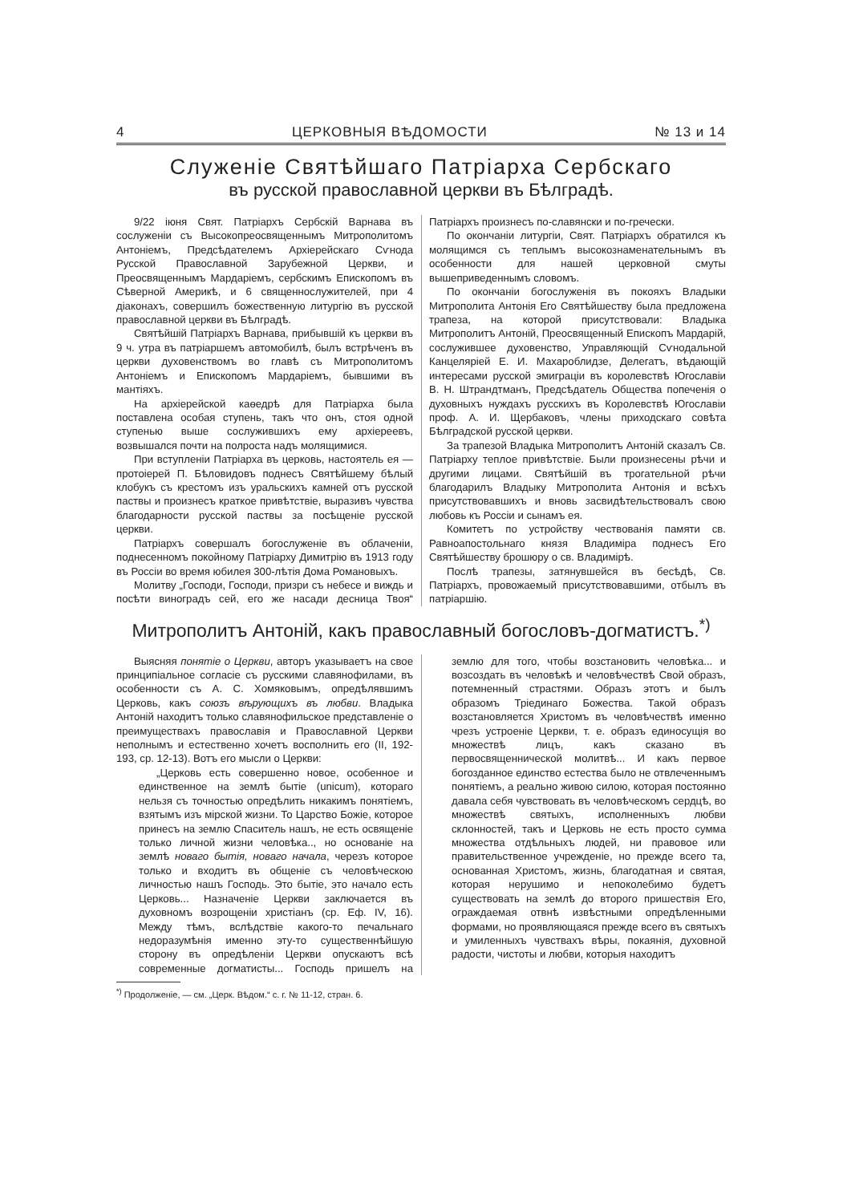4 ЦЕРКОВНЫЯ ВѢДОМОСТИ № 13 и 14
Служеніе Святѣйшаго Патріарха Сербскаго
въ русской православной церкви въ Бѣлградѣ.
9/22 іюня Свят. Патріархъ Сербскій Варнава въ сослуженіи съ Высокопреосвященнымъ Митрополитомъ Антоніемъ, Предсѣдателемъ Архіерейскаго Сѵнода Русской Православной Зарубежной Церкви, и Преосвященнымъ Мардаріемъ, сербскимъ Епископомъ въ Сѣверной Америкѣ, и 6 священнослужителей, при 4 діаконахъ, совершилъ божественную литургію въ русской православной церкви въ Бѣлградѣ.
Святѣйшій Патріархъ Варнава, прибывшій къ церкви въ 9 ч. утра въ патріаршемъ автомобилѣ, былъ встрѣченъ въ церкви духовенствомъ во главѣ съ Митрополитомъ Антоніемъ и Епископомъ Мардаріемъ, бывшими въ мантіяхъ.
На архіерейской каѳедрѣ для Патріарха была поставлена особая ступень, такъ что онъ, стоя одной ступенью выше сослужившихъ ему архіереевъ, возвышался почти на полроста надъ молящимися.
При вступленіи Патріарха въ церковь, настоятель ея — протоіерей П. Бѣловидовъ поднесъ Святѣйшему бѣлый клобукъ съ крестомъ изъ уральскихъ камней отъ русской паствы и произнесъ краткое привѣтствіе, выразивъ чувства благодарности русской паствы за посѣщеніе русской церкви.
Патріархъ совершалъ богослуженіе въ облаченіи, поднесенномъ покойному Патріарху Димитрію въ 1913 году въ Россіи во время юбилея 300-лѣтія Дома Романовыхъ.
Молитву „Господи, Господи, призри съ небесе и виждь и посѣти виноградъ сей, его же насади десница Твоя“ Патріархъ произнесъ по-славянски и по-гречески.
По окончаніи литургіи, Свят. Патріархъ обратился къ молящимся съ теплымъ высокознаменательнымъ въ особенности для нашей церковной смуты вышеприведеннымъ словомъ.
По окончаніи богослуженія въ покояхъ Владыки Митрополита Антонія Его Святѣйшеству была предложена трапеза, на которой присутствовали: Владыка Митрополитъ Антоній, Преосвященный Епископъ Мардарій, сослужившее духовенство, Управляющій Сѵнодальной Канцеляріей Е. И. Махароблидзе, Делегатъ, вѣдающій интересами русской эмиграціи въ королевствѣ Югославіи В. Н. Штрандтманъ, Предсѣдатель Общества попеченія о духовныхъ нуждахъ русскихъ въ Королевствѣ Югославіи проф. А. И. Щербаковъ, члены приходскаго совѣта Бѣлградской русской церкви.
За трапезой Владыка Митрополитъ Антоній сказалъ Св. Патріарху теплое привѣтствіе. Были произнесены рѣчи и другими лицами. Святѣйшій въ трогательной рѣчи благодарилъ Владыку Митрополита Антонія и всѣхъ присутствовавшихъ и вновь засвидѣтельствовалъ свою любовь къ Россіи и сынамъ ея.
Комитетъ по устройству чествованія памяти св. Равноапостольнаго князя Владиміра поднесъ Его Святѣйшеству брошюру о св. Владимірѣ.
Послѣ трапезы, затянувшейся въ бесѣдѣ, Св. Патріархъ, провожаемый присутствовавшими, отбылъ въ патріаршію.
Митрополитъ Антоній, какъ православный богословъ-догматистъ.<sup>*)</sup>
Выясняя понятіе о Церкви, авторъ указываетъ на свое принципіальное согласіе съ русскими славянофилами, въ особенности съ А. С. Хомяковымъ, опредѣлявшимъ Церковь, какъ союзъ вѣрующихъ въ любви. Владыка Антоній находитъ только славянофильское представленіе о преимуществахъ православія и Православной Церкви неполнымъ и естественно хочетъ восполнить его (II, 192-193, ср. 12-13). Вотъ его мысли о Церкви:
„Церковь есть совершенно новое, особенное и единственное на землѣ бытіе (unicum), котораго нельзя съ точностью опредѣлить никакимъ понятіемъ, взятымъ изъ мірской жизни. То Царство Божіе, которое принесъ на землю Спаситель нашъ, не есть освященіе только личной жизни человѣка.., но основаніе на землѣ новаго бытія, новаго начала, черезъ которое только и входитъ въ общеніе съ человѣческою личностью нашъ Господь. Это бытіе, это начало есть Церковь... Назначеніе Церкви заключается въ духовномъ возрощеніи христіанъ (ср. Еф. IV, 16). Между тѣмъ, вслѣдствіе какого-то печальнаго недоразумѣнія именно эту-то существеннѣйшую сторону въ опредѣленіи Церкви опускаютъ всѣ современные догматисты... Господь пришелъ на землю для того, чтобы возстановить человѣка... и возсоздать въ человѣкѣ и человѣчествѣ Свой образъ, потемненный страстями. Образъ этотъ и былъ образомъ Тріединаго Божества. Такой образъ возстановляется Христомъ въ человѣчествѣ именно чрезъ устроеніе Церкви, т. е. образъ единосущія во множествѣ лицъ, какъ сказано въ первосвященнической молитвѣ... И какъ первое богозданное единство естества было не отвлеченнымъ понятіемъ, а реально живою силою, которая постоянно давала себя чувствовать въ человѣческомъ сердцѣ, во множествѣ святыхъ, исполненныхъ любви склонностей, такъ и Церковь не есть просто сумма множества отдѣльныхъ людей, ни правовое или правительственное учрежденіе, но прежде всего та, основанная Христомъ, жизнь, благодатная и святая, которая нерушимо и непоколебимо будетъ существовать на землѣ до второго пришествія Его, ограждаемая отвнѣ извѣстными опредѣленными формами, но проявляющаяся прежде всего въ святыхъ и умиленныхъ чувствахъ вѣры, покаянія, духовной радости, чистоты и любви, которыя находитъ
<sup>*)</sup> Продолженіе, — см. „Церк. Вѣдом.“ с. г. № 11-12, стран. 6.